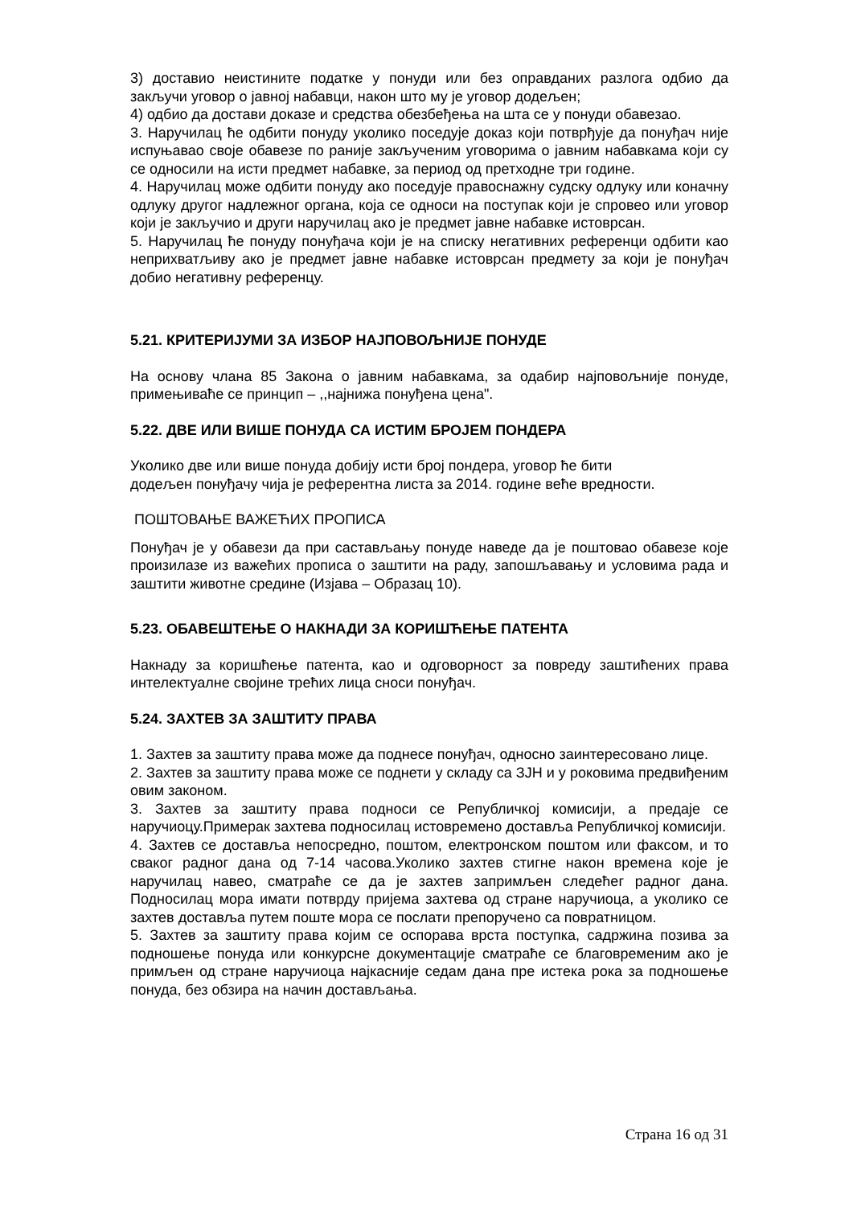3) доставио неистините податке у понуди или без оправданих разлога одбио да закључи уговор о јавној набавци, након што му је уговор додељен;
4) одбио да достави доказе и средства обезбеђења на шта се у понуди обавезао.
3. Наручилац ће одбити понуду уколико поседује доказ који потврђује да понуђач није испуњавао своје обавезе по раније закљученим уговорима о јавним набавкама који су се односили на исти предмет набавке, за период од претходне три године.
4. Наручилац може одбити понуду ако поседује правоснажну судску одлуку или коначну одлуку другог надлежног органа, која се односи на поступак који је спровео или уговор који је закључио и други наручилац ако је предмет јавне набавке истоврсан.
5. Наручилац ће понуду понуђача који је на списку негативних референци одбити као неприхватљиву ако је предмет јавне набавке истоврсан предмету за који је понуђач добио негативну референцу.
5.21. КРИТЕРИЈУМИ ЗА ИЗБОР НАЈПОВОЉНИЈЕ ПОНУДЕ
На основу члана 85 Закона о јавним набавкама, за одабир најповољније понуде, примењиваће се принцип – ,,најнижа понуђена цена".
5.22. ДВЕ ИЛИ ВИШЕ ПОНУДА СА ИСТИМ БРОЈЕМ ПОНДЕРА
Уколико две или више понуда добију исти број пондера, уговор ће бити
додељен понуђачу чија је референтна листа за 2014. године веће вредности.
ПОШТОВАЊЕ ВАЖЕЋИХ ПРОПИСА
Понуђач је у обавези да при састављању понуде наведе да је поштовао обавезе које произилазе из важећих прописа о заштити на раду, запошљавању и условима рада и заштити животне средине (Изјава – Образац 10).
5.23. ОБАВЕШТЕЊЕ О НАКНАДИ ЗА КОРИШЋЕЊЕ ПАТЕНТА
Накнаду за коришћење патента, као и одговорност за повреду заштићених права интелектуалне својине трећих лица сноси понуђач.
5.24. ЗАХТЕВ ЗА ЗАШТИТУ ПРАВА
1. Захтев за заштиту права може да поднесе понуђач, односно заинтересовано лице.
2. Захтев за заштиту права може се поднети у складу са ЗЈН и у роковима предвиђеним овим законом.
3. Захтев за заштиту права подноси се Републичкој комисији, а предаје се наручиоцу.Примерак захтева подносилац истовремено доставља Републичкој комисији.
4. Захтев се доставља непосредно, поштом, електронском поштом или факсом, и то сваког радног дана од 7-14 часова.Уколико захтев стигне након времена које је наручилац навео, сматраће се да је захтев запримљен следећег радног дана. Подносилац мора имати потврду пријема захтева од стране наручиоца, а уколико се захтев доставља путем поште мора се послати препоручено са повратницом.
5. Захтев за заштиту права којим се оспорава врста поступка, садржина позива за подношење понуда или конкурсне документације сматраће се благовременим ако је примљен од стране наручиоца најкасније седам дана пре истека рока за подношење понуда, без обзира на начин достављања.
Страна 16 од 31